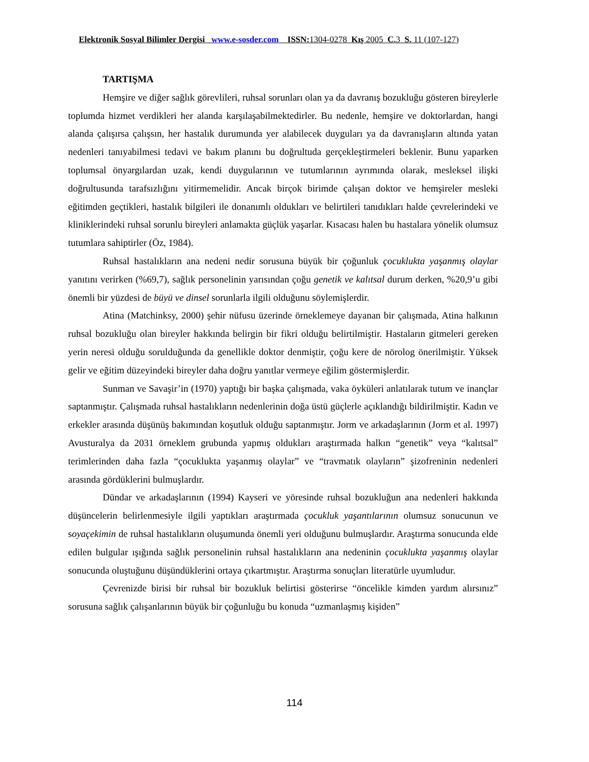Elektronik Sosyal Bilimler Dergisi www.e-sosder.com ISSN: 1304-0278 Kış 2005 C. 3 S. 11 (107-127)
TARTIŞMA
Hemşire ve diğer sağlık görevlileri, ruhsal sorunları olan ya da davranış bozukluğu gösteren bireylerle toplumda hizmet verdikleri her alanda karşılaşabilmektedirler. Bu nedenle, hemşire ve doktorlardan, hangi alanda çalışırsa çalışsın, her hastalık durumunda yer alabilecek duyguları ya da davranışların altında yatan nedenleri tanıyabilmesi tedavi ve bakım planını bu doğrultuda gerçekleştirmeleri beklenir. Bunu yaparken toplumsal önyargılardan uzak, kendi duygularının ve tutumlarının ayrımında olarak, mesleksel ilişki doğrultusunda tarafsızlığını yitirmemelidir. Ancak birçok birimde çalışan doktor ve hemşireler mesleki eğitimden geçtikleri, hastalık bilgileri ile donanımlı oldukları ve belirtileri tanıdıkları halde çevrelerindeki ve kliniklerindeki ruhsal sorunlu bireyleri anlamakta güçlük yaşarlar. Kısacası halen bu hastalara yönelik olumsuz tutumlara sahiptirler (Öz, 1984).
Ruhsal hastalıkların ana nedeni nedir sorusuna büyük bir çoğunluk çocuklukta yaşanmış olaylar yanıtını verirken (%69,7), sağlık personelinin yarısından çoğu genetik ve kalıtsal durum derken, %20,9’u gibi önemli bir yüzdesi de büyü ve dinsel sorunlarla ilgili olduğunu söylemişlerdir.
Atina (Matchinksy, 2000) şehir nüfusu üzerinde örneklemeye dayanan bir çalışmada, Atina halkının ruhsal bozukluğu olan bireyler hakkında belirgin bir fikri olduğu belirtilmiştir. Hastaların gitmeleri gereken yerin neresi olduğu sorulduğunda da genellikle doktor denmiştir, çoğu kere de nörolog önerilmiştir. Yüksek gelir ve eğitim düzeyindeki bireyler daha doğru yanıtlar vermeye eğilim göstermişlerdir.
Sunman ve Savaşir’in (1970) yaptığı bir başka çalışmada, vaka öyküleri anlatılarak tutum ve inançlar saptanmıştır. Çalışmada ruhsal hastalıkların nedenlerinin doğa üstü güçlerle açıklandığı bildirilmiştir. Kadın ve erkekler arasında düşünüş bakımından koşutluk olduğu saptanmıştır. Jorm ve arkadaşlarının (Jorm et al. 1997) Avusturalya da 2031 örneklem grubunda yapmış oldukları araştırmada halkın “genetik” veya “kalıtsal” terimlerinden daha fazla “çocuklukta yaşanmış olaylar” ve “travmatık olayların” şizofreninin nedenleri arasında gördüklerini bulmuşlardır.
Dündar ve arkadaşlarının (1994) Kayseri ve yöresinde ruhsal bozukluğun ana nedenleri hakkında düşüncelerin belirlenmesiyle ilgili yaptıkları araştırmada çocukluk yaşantılarının olumsuz sonucunun ve soyaçekimin de ruhsal hastalıkların oluşumunda önemli yeri olduğunu bulmuşlardır. Araştırma sonucunda elde edilen bulgular ışığında sağlık personelinin ruhsal hastalıkların ana nedeninin çocuklukta yaşanmış olaylar sonucunda oluştuğunu düşündüklerini ortaya çıkartmıştır. Araştırma sonuçları literatürle uyumludur.
Çevrenizde birisi bir ruhsal bir bozukluk belirtisi gösterirse “öncelikle kimden yardım alırsınız” sorusuna sağlık çalışanlarının büyük bir çoğunluğu bu konuda “uzmanlaşmış kişiden”
114